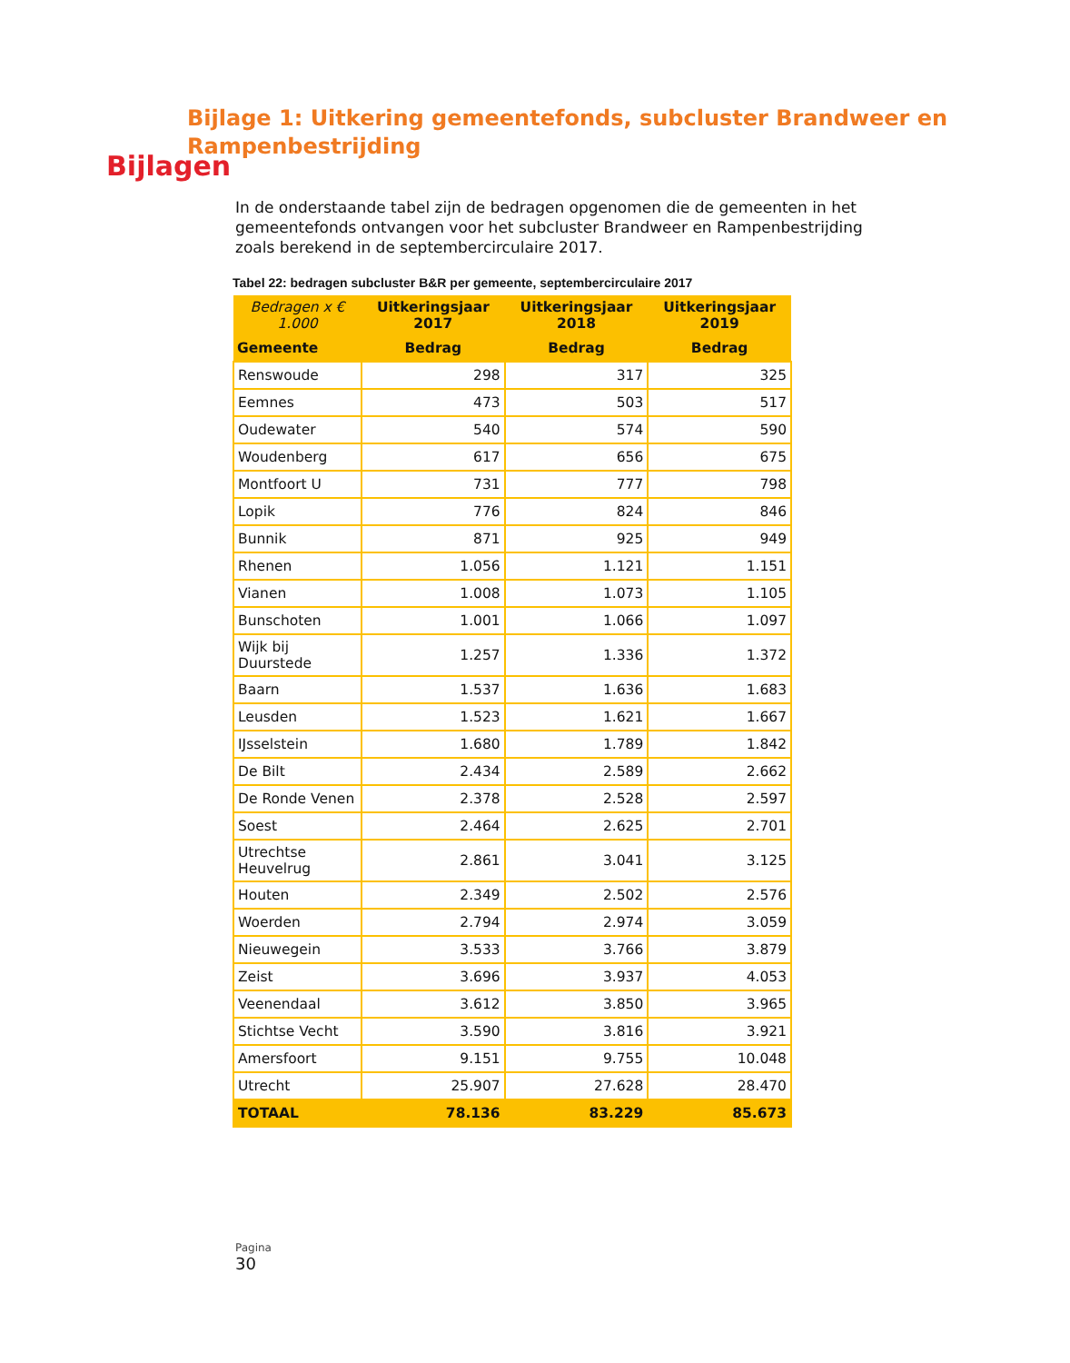Bijlagen
Bijlage 1: Uitkering gemeentefonds, subcluster Brandweer en Rampenbestrijding
In de onderstaande tabel zijn de bedragen opgenomen die de gemeenten in het gemeentefonds ontvangen voor het subcluster Brandweer en Rampenbestrijding zoals berekend in de septembercirculaire 2017.
Tabel 22: bedragen subcluster B&R per gemeente, septembercirculaire 2017
| Bedragen x € 1.000 | Uitkeringsjaar 2017 | Uitkeringsjaar 2018 | Uitkeringsjaar 2019 |
| --- | --- | --- | --- |
| Gemeente | Bedrag | Bedrag | Bedrag |
| Renswoude | 298 | 317 | 325 |
| Eemnes | 473 | 503 | 517 |
| Oudewater | 540 | 574 | 590 |
| Woudenberg | 617 | 656 | 675 |
| Montfoort U | 731 | 777 | 798 |
| Lopik | 776 | 824 | 846 |
| Bunnik | 871 | 925 | 949 |
| Rhenen | 1.056 | 1.121 | 1.151 |
| Vianen | 1.008 | 1.073 | 1.105 |
| Bunschoten | 1.001 | 1.066 | 1.097 |
| Wijk bij Duurstede | 1.257 | 1.336 | 1.372 |
| Baarn | 1.537 | 1.636 | 1.683 |
| Leusden | 1.523 | 1.621 | 1.667 |
| IJsselstein | 1.680 | 1.789 | 1.842 |
| De Bilt | 2.434 | 2.589 | 2.662 |
| De Ronde Venen | 2.378 | 2.528 | 2.597 |
| Soest | 2.464 | 2.625 | 2.701 |
| Utrechtse Heuvelrug | 2.861 | 3.041 | 3.125 |
| Houten | 2.349 | 2.502 | 2.576 |
| Woerden | 2.794 | 2.974 | 3.059 |
| Nieuwegein | 3.533 | 3.766 | 3.879 |
| Zeist | 3.696 | 3.937 | 4.053 |
| Veenendaal | 3.612 | 3.850 | 3.965 |
| Stichtse Vecht | 3.590 | 3.816 | 3.921 |
| Amersfoort | 9.151 | 9.755 | 10.048 |
| Utrecht | 25.907 | 27.628 | 28.470 |
| TOTAAL | 78.136 | 83.229 | 85.673 |
Pagina
30